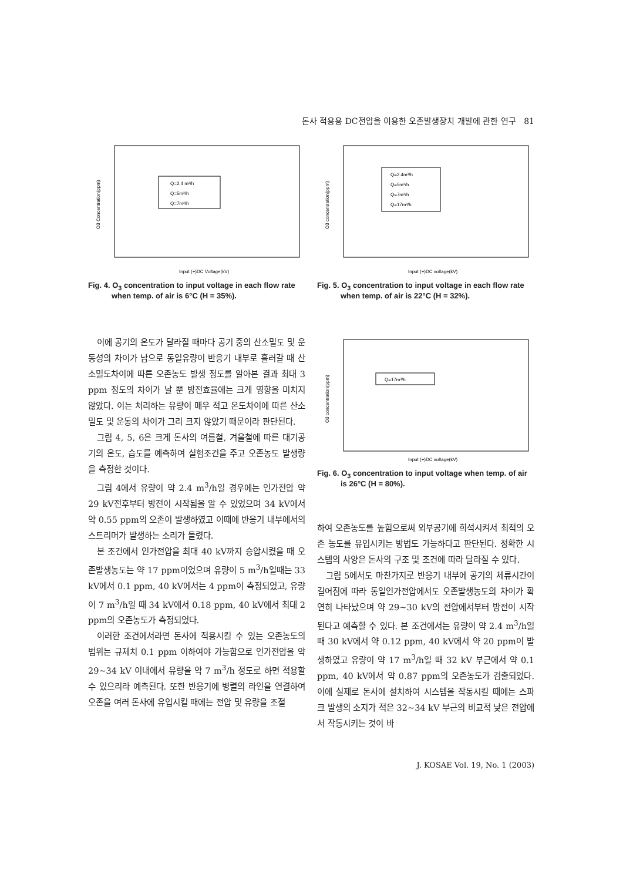돈사 적용용 DC전압을 이용한 오존발생장치 개발에 관한 연구 81
Q=2.4 m³/h
Q=5m³/h
Q=7m³/h
O3 Concentration(ppm)
Input (+)DC Voltage(kV)
Fig. 4. O<sub>3</sub> concentration to input voltage in each flow rate when temp. of air is 6°C (H = 35%).
Q=2.4m³/h
Q=5m³/h
Q=7m³/h
Q=17m³/h
O3 concentration(ppm)
Input (+)DC voltage(kV)
Fig. 5. O<sub>3</sub> concentration to input voltage in each flow rate when temp. of air is 22°C (H = 32%).
이에 공기의 온도가 달라질 때마다 공기 중의 산소밀도 및 운동성의 차이가 남으로 동일유량이 반응기 내부로 흘러갈 때 산소밀도차이에 따른 오존농도 발생 정도를 알아본 결과 최대 3 ppm 정도의 차이가 날 뿐 방전효율에는 크게 영향을 미치지 않았다. 이는 처리하는 유량이 매우 적고 온도차이에 따른 산소밀도 및 운동의 차이가 그리 크지 않았기 때문이라 판단된다.
그림 4, 5, 6은 크게 돈사의 여름철, 겨울철에 따른 대기공기의 온도, 습도를 예측하여 실험조건을 주고 오존농도 발생량을 측정한 것이다.
그림 4에서 유량이 약 2.4 m<sup>3</sup>/h일 경우에는 인가전압 약 29 kV전후부터 방전이 시작됨을 알 수 있었으며 34 kV에서 약 0.55 ppm의 오존이 발생하였고 이때에 반응기 내부에서의 스트리머가 발생하는 소리가 들렸다.
본 조건에서 인가전압을 최대 40 kV까지 승압시켰을 때 오존발생농도는 약 17 ppm이었으며 유량이 5 m<sup>3</sup>/h일때는 33 kV에서 0.1 ppm, 40 kV에서는 4 ppm이 측정되었고, 유량이 7 m<sup>3</sup>/h일 때 34 kV에서 0.18 ppm, 40 kV에서 최대 2 ppm의 오존농도가 측정되었다.
이러한 조건에서라면 돈사에 적용시킬 수 있는 오존농도의 범위는 규제치 0.1 ppm 이하여야 가능함으로 인가전압을 약 29~34 kV 이내에서 유량을 약 7 m<sup>3</sup>/h 정도로 하면 적용할 수 있으리라 예측된다. 또한 반응기에 병렬의 라인을 연결하여 오존을 여러 돈사에 유입시킬 때에는 전압 및 유량을 조절
Q=17m³/h
O3 concentration(ppm)
Input (+)DC voltage(kV)
Fig. 6. O<sub>3</sub> concentration to input voltage when temp. of air is 26°C (H = 80%).
하여 오존농도를 높힘으로써 외부공기에 희석시켜서 최적의 오존 농도를 유입시키는 방법도 가능하다고 판단된다. 정확한 시스템의 사양은 돈사의 구조 및 조건에 따라 달라질 수 있다.
그림 5에서도 마찬가지로 반응기 내부에 공기의 체류시간이 길어짐에 따라 동일인가전압에서도 오존발생농도의 차이가 확연히 나타났으며 약 29~30 kV의 전압에서부터 방전이 시작된다고 예측할 수 있다. 본 조건에서는 유량이 약 2.4 m<sup>3</sup>/h일 때 30 kV에서 약 0.12 ppm, 40 kV에서 약 20 ppm이 발생하였고 유량이 약 17 m<sup>3</sup>/h일 때 32 kV 부근에서 약 0.1 ppm, 40 kV에서 약 0.87 ppm의 오존농도가 검출되었다. 이에 실제로 돈사에 설치하여 시스템을 작동시킬 때에는 스파크 발생의 소지가 적은 32~34 kV 부근의 비교적 낮은 전압에서 작동시키는 것이 바
J. KOSAE Vol. 19, No. 1 (2003)